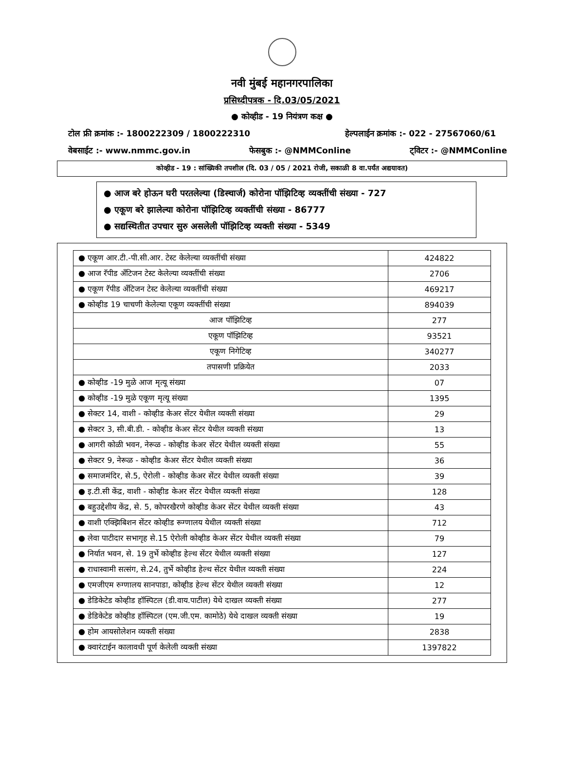नवी मुंबई महानगरपालिका
प्रसिध्दीपत्रक - दि.03/05/2021
● कोव्हीड - 19 नियंत्रण कक्ष ●
टोल फ्री क्रमांक :- 1800222309 / 1800222310 हेल्पलाईन क्रमांक :- 022 - 27567060/61
वेबसाईट :- www.nmmc.gov.in फेसबुक :- @NMMConline ट्विटर :- @NMMConline
कोव्हीड - 19 : सांख्यिकी तपशील (दि. 03 / 05 / 2021 रोजी, सकाळी 8 वा.पर्यंत अद्ययावत)
● आज बरे होऊन घरी परतलेल्या (डिस्चार्ज) कोरोना पॉझिटिव्ह व्यक्तींची संख्या - 727
● एकूण बरे झालेल्या कोरोना पॉझिटिव्ह व्यक्तींची संख्या - 86777
● सद्यस्थितीत उपचार सुरु असलेली पॉझिटिव्ह व्यक्ती संख्या - 5349
| ● एकूण आर.टी.-पी.सी.आर. टेस्ट केलेल्या व्यक्तींची संख्या | 424822 |
| ● आज रॅपीड अँटिजन टेस्ट केलेल्या व्यक्तींची संख्या | 2706 |
| ● एकूण रॅपीड अँटिजन टेस्ट केलेल्या व्यक्तींची संख्या | 469217 |
| ● कोव्हीड 19 चाचणी केलेल्या एकूण व्यक्तींची संख्या | 894039 |
| आज पॉझिटिव्ह | 277 |
| एकूण पॉझिटिव्ह | 93521 |
| एकूण निगेटिव्ह | 340277 |
| तपासणी प्रक्रियेत | 2033 |
| ● कोव्हीड -19 मुळे आज मृत्यू संख्या | 07 |
| ● कोव्हीड -19 मुळे एकूण मृत्यू संख्या | 1395 |
| ● सेक्टर 14, वाशी - कोव्हीड केअर सेंटर येथील व्यक्ती संख्या | 29 |
| ● सेक्टर 3, सी.बी.डी. - कोव्हीड केअर सेंटर येथील व्यक्ती संख्या | 13 |
| ● आगरी कोळी भवन, नेरूळ - कोव्हीड केअर सेंटर येथील व्यक्ती संख्या | 55 |
| ● सेक्टर 9, नेरूळ - कोव्हीड केअर सेंटर येथील व्यक्ती संख्या | 36 |
| ● समाजमंदिर, से.5, ऐरोली - कोव्हीड केअर सेंटर येथील व्यक्ती संख्या | 39 |
| ● इ.टी.सी केंद्र, वाशी - कोव्हीड केअर सेंटर येथील व्यक्ती संख्या | 128 |
| ● बहुउद्देशीय केंद्र, से. 5, कोपरखैरणे कोव्हीड केअर सेंटर येथील व्यक्ती संख्या | 43 |
| ● वाशी एक्झिबिशन सेंटर कोव्हीड रूग्णालय येथील व्यक्ती संख्या | 712 |
| ● लेवा पाटीदार सभागृह से.15 ऐरोली कोव्हीड केअर सेंटर येथील व्यक्ती संख्या | 79 |
| ● निर्यात भवन, से. 19 तुर्भे कोव्हीड हेल्थ सेंटर येथील व्यक्ती संख्या | 127 |
| ● राधास्वामी सत्संग, से.24, तुर्भे कोव्हीड हेल्थ सेंटर येथील व्यक्ती संख्या | 224 |
| ● एमजीएम रुग्णालय सानपाडा, कोव्हीड हेल्थ सेंटर येथील व्यक्ती संख्या | 12 |
| ● डेडिकेटेड कोव्हीड हॉस्पिटल (डी.वाय.पाटील) येथे दाखल व्यक्ती संख्या | 277 |
| ● डेडिकेटेड कोव्हीड हॉस्पिटल (एम.जी.एम. कामोठे) येथे दाखल व्यक्ती संख्या | 19 |
| ● होम आयसोलेशन व्यक्ती संख्या | 2838 |
| ● क्वारंटाईन कालावधी पूर्ण केलेली व्यक्ती संख्या | 1397822 |